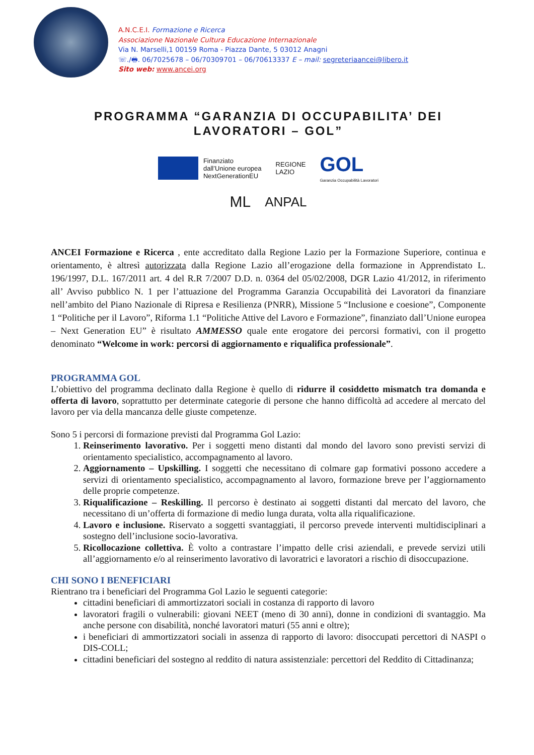A.N.C.E.I. Formazione e Ricerca
Associazione Nazionale Cultura Educazione Internazionale
Via N. Marselli,1 00159 Roma - Piazza Dante, 5 03012 Anagni
☏./🖶. 06/7025678 – 06/70309701 – 06/70613337 E – mail: segreteriaancei@libero.it
Sito web: www.ancei.org
PROGRAMMA “GARANZIA DI OCCUPABILITA’ DEI LAVORATORI – GOL”
Finanziato
dall’Unione europea
NextGenerationEU
REGIONE
LAZIO
GOL
Garanzia Occupabilità Lavoratori
ML ANPAL
ANCEI Formazione e Ricerca , ente accreditato dalla Regione Lazio per la Formazione Superiore, continua e orientamento, è altresì autorizzata dalla Regione Lazio all’erogazione della formazione in Apprendistato L. 196/1997, D.L. 167/2011 art. 4 del R.R 7/2007 D.D. n. 0364 del 05/02/2008, DGR Lazio 41/2012, in riferimento all’ Avviso pubblico N. 1 per l’attuazione del Programma Garanzia Occupabilità dei Lavoratori da finanziare nell’ambito del Piano Nazionale di Ripresa e Resilienza (PNRR), Missione 5 “Inclusione e coesione”, Componente 1 “Politiche per il Lavoro”, Riforma 1.1 “Politiche Attive del Lavoro e Formazione”, finanziato dall’Unione europea – Next Generation EU” è risultato AMMESSO quale ente erogatore dei percorsi formativi, con il progetto denominato “Welcome in work: percorsi di aggiornamento e riqualifica professionale”.
PROGRAMMA GOL
L’obiettivo del programma declinato dalla Regione è quello di ridurre il cosiddetto mismatch tra domanda e offerta di lavoro, soprattutto per determinate categorie di persone che hanno difficoltà ad accedere al mercato del lavoro per via della mancanza delle giuste competenze.
Sono 5 i percorsi di formazione previsti dal Programma Gol Lazio:
1. Reinserimento lavorativo. Per i soggetti meno distanti dal mondo del lavoro sono previsti servizi di orientamento specialistico, accompagnamento al lavoro.
2. Aggiornamento – Upskilling. I soggetti che necessitano di colmare gap formativi possono accedere a servizi di orientamento specialistico, accompagnamento al lavoro, formazione breve per l’aggiornamento delle proprie competenze.
3. Riqualificazione – Reskilling. Il percorso è destinato ai soggetti distanti dal mercato del lavoro, che necessitano di un’offerta di formazione di medio lunga durata, volta alla riqualificazione.
4. Lavoro e inclusione. Riservato a soggetti svantaggiati, il percorso prevede interventi multidisciplinari a sostegno dell’inclusione socio-lavorativa.
5. Ricollocazione collettiva. È volto a contrastare l’impatto delle crisi aziendali, e prevede servizi utili all’aggiornamento e/o al reinserimento lavorativo di lavoratrici e lavoratori a rischio di disoccupazione.
CHI SONO I BENEFICIARI
Rientrano tra i beneficiari del Programma Gol Lazio le seguenti categorie:
cittadini beneficiari di ammortizzatori sociali in costanza di rapporto di lavoro
lavoratori fragili o vulnerabili: giovani NEET (meno di 30 anni), donne in condizioni di svantaggio. Ma anche persone con disabilità, nonché lavoratori maturi (55 anni e oltre);
i beneficiari di ammortizzatori sociali in assenza di rapporto di lavoro: disoccupati percettori di NASPI o DIS-COLL;
cittadini beneficiari del sostegno al reddito di natura assistenziale: percettori del Reddito di Cittadinanza;